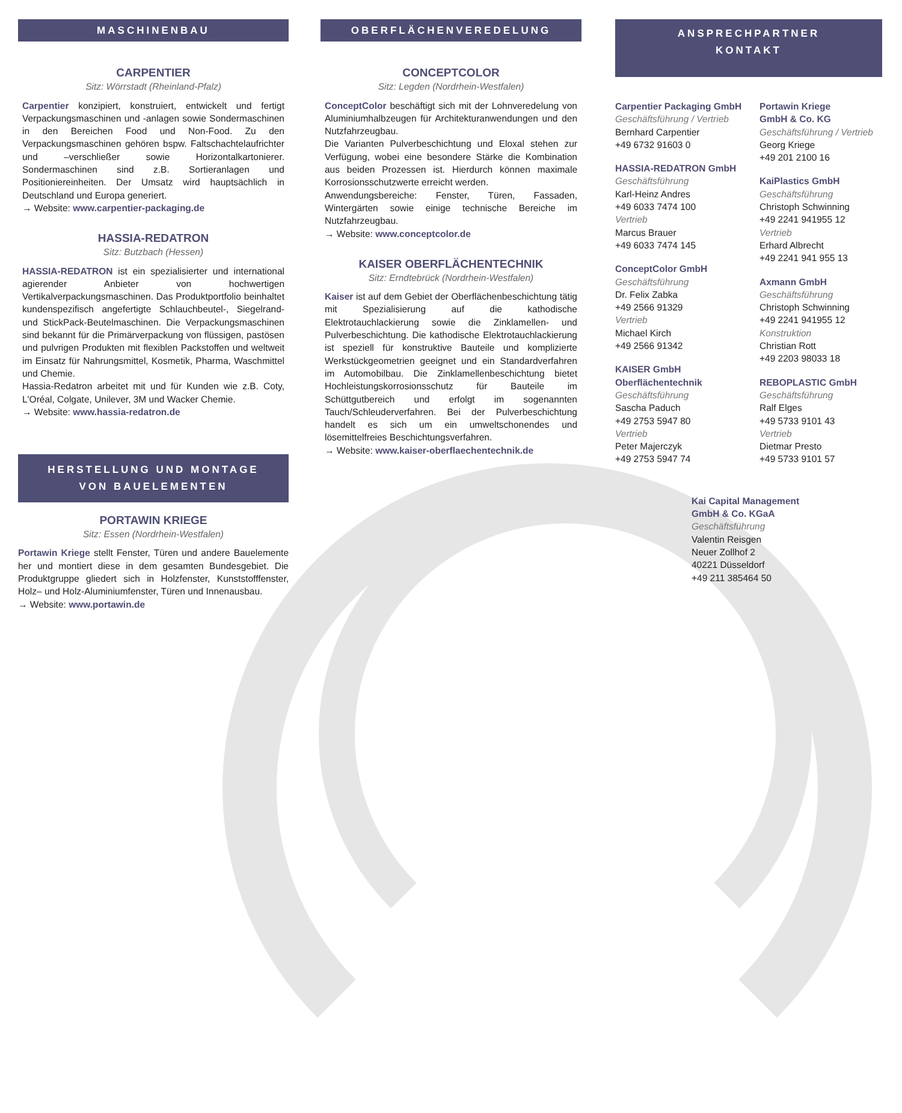MASCHINENBAU
CARPENTIER
Sitz: Wörrstadt (Rheinland-Pfalz)
Carpentier konzipiert, konstruiert, entwickelt und fertigt Verpackungsmaschinen und -anlagen sowie Sondermaschinen in den Bereichen Food und Non-Food. Zu den Verpackungsmaschinen gehören bspw. Faltschachtelaufrichter und –verschließer sowie Horizontalkartonierer. Sondermaschinen sind z.B. Sortieranlagen und Positioniereinheiten. Der Umsatz wird hauptsächlich in Deutschland und Europa generiert.
→ Website: www.carpentier-packaging.de
HASSIA-REDATRON
Sitz: Butzbach (Hessen)
HASSIA-REDATRON ist ein spezialisierter und international agierender Anbieter von hochwertigen Vertikalverpackungsmaschinen. Das Produktportfolio beinhaltet kundenspezifisch angefertigte Schlauchbeutel-, Siegelrand- und StickPack-Beutelmaschinen. Die Verpackungsmaschinen sind bekannt für die Primärverpackung von flüssigen, pastösen und pulvrigen Produkten mit flexiblen Packstoffen und weltweit im Einsatz für Nahrungsmittel, Kosmetik, Pharma, Waschmittel und Chemie.
Hassia-Redatron arbeitet mit und für Kunden wie z.B. Coty, L'Oréal, Colgate, Unilever, 3M und Wacker Chemie.
→ Website: www.hassia-redatron.de
HERSTELLUNG UND MONTAGE
VON BAUELEMENTEN
PORTAWIN KRIEGE
Sitz: Essen (Nordrhein-Westfalen)
Portawin Kriege stellt Fenster, Türen und andere Bauelemente her und montiert diese in dem gesamten Bundesgebiet. Die Produktgruppe gliedert sich in Holzfenster, Kunststofffenster, Holz– und Holz-Aluminiumfenster, Türen und Innenausbau.
→ Website: www.portawin.de
OBERFLÄCHENVEREDELUNG
CONCEPTCOLOR
Sitz: Legden (Nordrhein-Westfalen)
ConceptColor beschäftigt sich mit der Lohnveredelung von Aluminiumhalbzeugen für Architekturanwendungen und den Nutzfahrzeugbau.
Die Varianten Pulverbeschichtung und Eloxal stehen zur Verfügung, wobei eine besondere Stärke die Kombination aus beiden Prozessen ist. Hierdurch können maximale Korrosionsschutzwerte erreicht werden.
Anwendungsbereiche: Fenster, Türen, Fassaden, Wintergärten sowie einige technische Bereiche im Nutzfahrzeugbau.
→ Website: www.conceptcolor.de
KAISER OBERFLÄCHENTECHNIK
Sitz: Erndtebrück (Nordrhein-Westfalen)
Kaiser ist auf dem Gebiet der Oberflächenbeschichtung tätig mit Spezialisierung auf die kathodische Elektrotauchlackierung sowie die Zinklamellen- und Pulverbeschichtung. Die kathodische Elektrotauchlackierung ist speziell für konstruktive Bauteile und komplizierte Werkstückgeometrien geeignet und ein Standardverfahren im Automobilbau. Die Zinklamellenbeschichtung bietet Hochleistungskorrosionsschutz für Bauteile im Schüttgutbereich und erfolgt im sogenannten Tauch/Schleuderverfahren. Bei der Pulverbeschichtung handelt es sich um ein umweltschonendes und lösemittelfreies Beschichtungsverfahren.
→ Website: www.kaiser-oberflaechentechnik.de
ANSPRECHPARTNER
KONTAKT
Carpentier Packaging GmbH
Geschäftsführung / Vertrieb
Bernhard Carpentier
+49 6732 91603 0
HASSIA-REDATRON GmbH
Geschäftsführung
Karl-Heinz Andres
+49 6033 7474 100
Vertrieb
Marcus Brauer
+49 6033 7474 145
ConceptColor GmbH
Geschäftsführung
Dr. Felix Zabka
+49 2566 91329
Vertrieb
Michael Kirch
+49 2566 91342
KAISER GmbH
Oberflächentechnik
Geschäftsführung
Sascha Paduch
+49 2753 5947 80
Vertrieb
Peter Majerczyk
+49 2753 5947 74
Portawin Kriege
GmbH & Co. KG
Geschäftsführung / Vertrieb
Georg Kriege
+49 201 2100 16
KaiPlastics GmbH
Geschäftsführung
Christoph Schwinning
+49 2241 941955 12
Vertrieb
Erhard Albrecht
+49 2241 941 955 13
Axmann GmbH
Geschäftsführung
Christoph Schwinning
+49 2241 941955 12
Konstruktion
Christian Rott
+49 2203 98033 18
REBOPLASTIC GmbH
Geschäftsführung
Ralf Elges
+49 5733 9101 43
Vertrieb
Dietmar Presto
+49 5733 9101 57
Kai Capital Management
GmbH & Co. KGaA
Geschäftsführung
Valentin Reisgen
Neuer Zollhof 2
40221 Düsseldorf
+49 211 385464 50